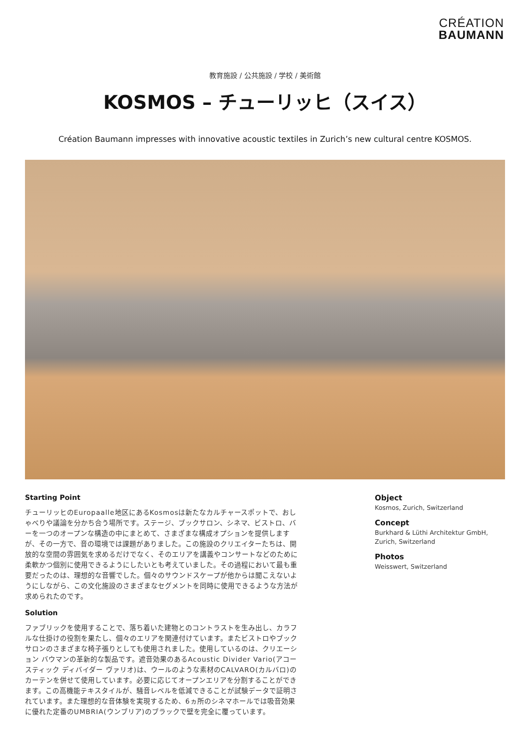CRÉATION
BAUMANN
教育施設 / 公共施設 / 学校 / 美術館
KOSMOS – チューリッヒ（スイス）
Création Baumann impresses with innovative acoustic textiles in Zurich’s new cultural centre KOSMOS.
Starting Point
チューリッヒのEuropaalle地区にあるKosmosは新たなカルチャースポットで、おしゃべりや議論を分かち合う場所です。ステージ、ブックサロン、シネマ、ビストロ、バーを一つのオープンな構造の中にまとめて、さまざまな構成オプションを提供しますが、その一方で、音の環境では課題がありました。この施設のクリエイターたちは、開放的な空間の雰囲気を求めるだけでなく、そのエリアを講義やコンサートなどのために柔軟かつ個別に使用できるようにしたいとも考えていました。その過程において最も重要だったのは、理想的な音響でした。個々のサウンドスケープが他からは聞こえないようにしながら、この文化施設のさまざまなセグメントを同時に使用できるような方法が求められたのです。
Solution
ファブリックを使用することで、落ち着いた建物とのコントラストを生み出し、カラフルな仕掛けの役割を果たし、個々のエリアを関連付けています。またビストロやブックサロンのさまざまな椅子張りとしても使用されました。使用しているのは、クリエーション バウマンの革新的な製品です。遮音効果のあるAcoustic Divider Vario(アコースティック ディバイダー ヴァリオ)は、ウールのような素材のCALVARO(カルバロ)のカーテンを併せて使用しています。必要に応じてオープンエリアを分割することができます。この高機能テキスタイルが、騒音レベルを低減できることが試験データで証明されています。また理想的な音体験を実現するため、6ヵ所のシネマホールでは吸音効果に優れた定番のUMBRIA(ウンブリア)のブラックで壁を完全に覆っています。
Object
Kosmos, Zurich, Switzerland
Concept
Burkhard & Lüthi Architektur GmbH, Zurich, Switzerland
Photos
Weisswert, Switzerland